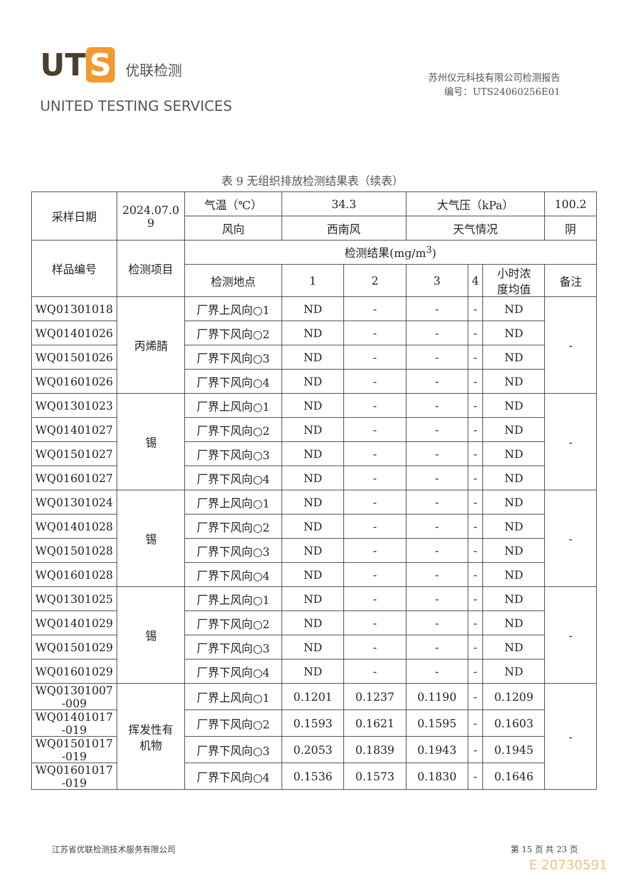UT S 优联检测
UNITED TESTING SERVICES
苏州仪元科技有限公司检测报告
编号：UTS24060256E01
表 9 无组织排放检测结果表（续表）
| 采样日期 | 2024.07.0 9 | 气温（℃） | 34.3 | | 大气压（kPa） | | | 100.2 |
| | | 风向 | 西南风 | | 天气情况 | | | 阴 |
| 样品编号 | 检测项目 | 检测结果(mg/m<sup>3</sup>) | | | | | | |
| | | 检测地点 | 1 | 2 | 3 | 4 | 小时浓 度均值 | 备注 |
| WQ01301018 | 丙烯腈 | 厂界上风向○1 | ND | - | - | - | ND | - |
| WQ01401026 | | 厂界下风向○2 | ND | - | - | - | ND | |
| WQ01501026 | | 厂界下风向○3 | ND | - | - | - | ND | |
| WQ01601026 | | 厂界下风向○4 | ND | - | - | - | ND | |
| WQ01301023 | 锡 | 厂界上风向○1 | ND | - | - | - | ND | - |
| WQ01401027 | | 厂界下风向○2 | ND | - | - | - | ND | |
| WQ01501027 | | 厂界下风向○3 | ND | - | - | - | ND | |
| WQ01601027 | | 厂界下风向○4 | ND | - | - | - | ND | |
| WQ01301024 | 锡 | 厂界上风向○1 | ND | - | - | - | ND | - |
| WQ01401028 | | 厂界下风向○2 | ND | - | - | - | ND | |
| WQ01501028 | | 厂界下风向○3 | ND | - | - | - | ND | |
| WQ01601028 | | 厂界下风向○4 | ND | - | - | - | ND | |
| WQ01301025 | 锡 | 厂界上风向○1 | ND | - | - | - | ND | - |
| WQ01401029 | | 厂界下风向○2 | ND | - | - | - | ND | |
| WQ01501029 | | 厂界下风向○3 | ND | - | - | - | ND | |
| WQ01601029 | | 厂界下风向○4 | ND | - | - | - | ND | |
| WQ01301007 -009 | 挥发性有 机物 | 厂界上风向○1 | 0.1201 | 0.1237 | 0.1190 | - | 0.1209 | - |
| WQ01401017 -019 | | 厂界下风向○2 | 0.1593 | 0.1621 | 0.1595 | - | 0.1603 | |
| WQ01501017 -019 | | 厂界下风向○3 | 0.2053 | 0.1839 | 0.1943 | - | 0.1945 | |
| WQ01601017 -019 | | 厂界下风向○4 | 0.1536 | 0.1573 | 0.1830 | - | 0.1646 | |
江苏省优联检测技术服务有限公司 第 15 页 共 23 页
E 20730591